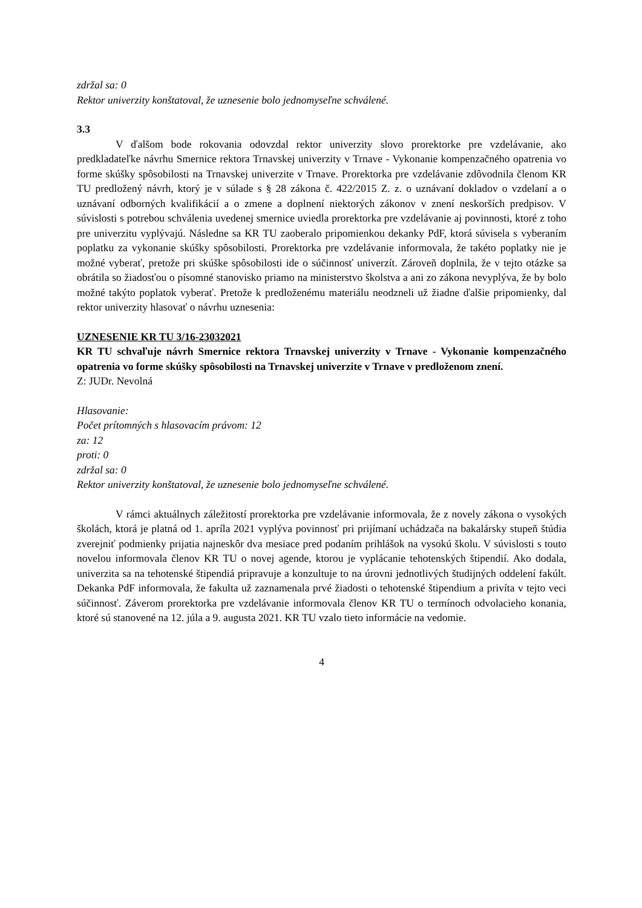zdržal sa: 0
Rektor univerzity konštatoval, že uznesenie bolo jednomyseľne schválené.
3.3
V ďalšom bode rokovania odovzdal rektor univerzity slovo prorektorke pre vzdelávanie, ako predkladateľke návrhu Smernice rektora Trnavskej univerzity v Trnave - Vykonanie kompenzačného opatrenia vo forme skúšky spôsobilosti na Trnavskej univerzite v Trnave. Prorektorka pre vzdelávanie zdôvodnila členom KR TU predložený návrh, ktorý je v súlade s § 28 zákona č. 422/2015 Z. z. o uznávaní dokladov o vzdelaní a o uznávaní odborných kvalifikácií a o zmene a doplnení niektorých zákonov v znení neskorších predpisov. V súvislosti s potrebou schválenia uvedenej smernice uviedla prorektorka pre vzdelávanie aj povinnosti, ktoré z toho pre univerzitu vyplývajú. Následne sa KR TU zaoberalo pripomienkou dekanky PdF, ktorá súvisela s vyberaním poplatku za vykonanie skúšky spôsobilosti. Prorektorka pre vzdelávanie informovala, že takéto poplatky nie je možné vyberať, pretože pri skúške spôsobilosti ide o súčinnosť univerzít. Zároveň doplnila, že v tejto otázke sa obrátila so žiadosťou o písomné stanovisko priamo na ministerstvo školstva a ani zo zákona nevyplýva, že by bolo možné takýto poplatok vyberať. Pretože k predloženému materiálu neodzneli už žiadne ďalšie pripomienky, dal rektor univerzity hlasovať o návrhu uznesenia:
UZNESENIE KR TU 3/16-23032021
KR TU schvaľuje návrh Smernice rektora Trnavskej univerzity v Trnave - Vykonanie kompenzačného opatrenia vo forme skúšky spôsobilosti na Trnavskej univerzite v Trnave v predloženom znení.
Z: JUDr. Nevolná
Hlasovanie:
Počet prítomných s hlasovacím právom: 12
za: 12
proti: 0
zdržal sa: 0
Rektor univerzity konštatoval, že uznesenie bolo jednomyseľne schválené.
V rámci aktuálnych záležitostí prorektorka pre vzdelávanie informovala, že z novely zákona o vysokých školách, ktorá je platná od 1. apríla 2021 vyplýva povinnosť pri prijímaní uchádzača na bakalársky stupeň štúdia zverejniť podmienky prijatia najneskôr dva mesiace pred podaním prihlášok na vysokú školu. V súvislosti s touto novelou informovala členov KR TU o novej agende, ktorou je vyplácanie tehotenských štipendií. Ako dodala, univerzita sa na tehotenské štipendiá pripravuje a konzultuje to na úrovni jednotlivých študijných oddelení fakúlt. Dekanka PdF informovala, že fakulta už zaznamenala prvé žiadosti o tehotenské štipendium a privíta v tejto veci súčinnosť. Záverom prorektorka pre vzdelávanie informovala členov KR TU o termínoch odvolacieho konania, ktoré sú stanovené na 12. júla a 9. augusta 2021. KR TU vzalo tieto informácie na vedomie.
4